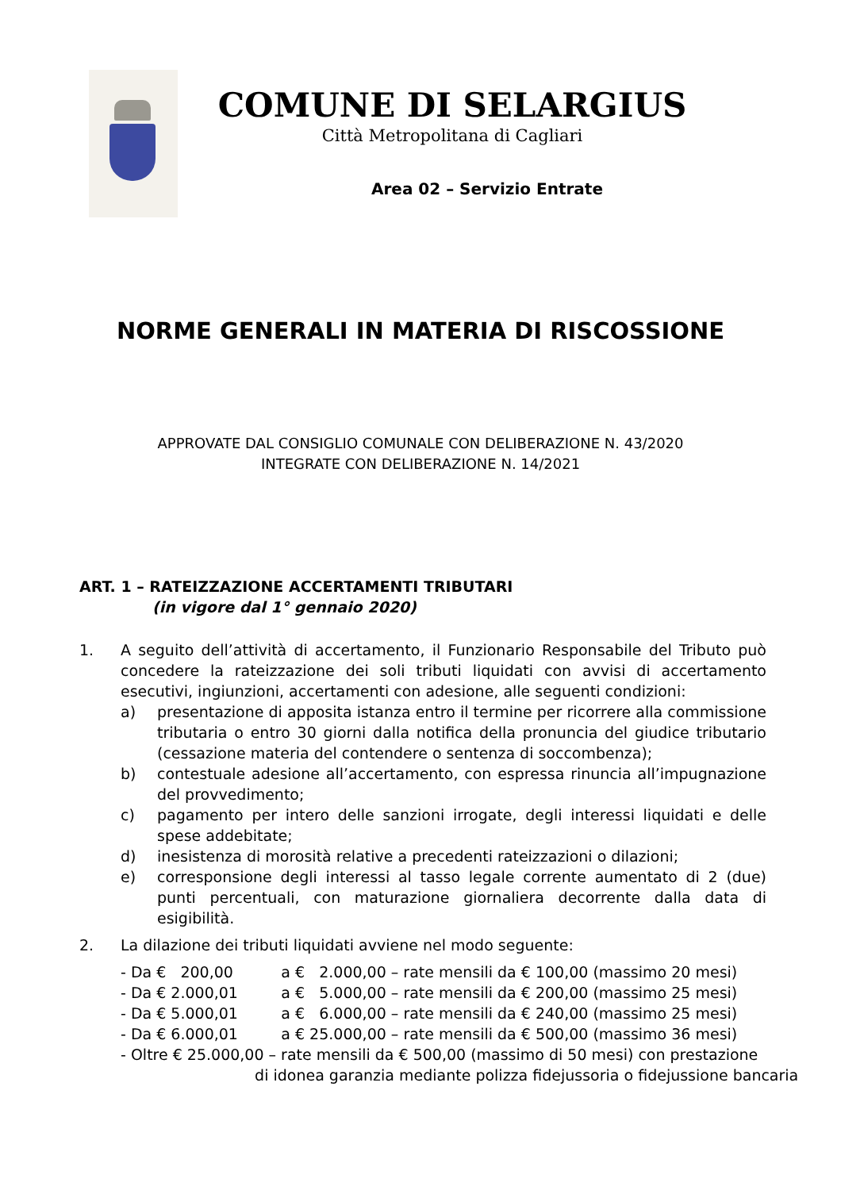COMUNE DI SELARGIUS
Città Metropolitana di Cagliari
Area 02 – Servizio Entrate
NORME GENERALI IN MATERIA DI RISCOSSIONE
APPROVATE DAL CONSIGLIO COMUNALE CON DELIBERAZIONE N. 43/2020
INTEGRATE CON DELIBERAZIONE N. 14/2021
ART. 1 – RATEIZZAZIONE ACCERTAMENTI TRIBUTARI
(in vigore dal 1° gennaio 2020)
1. A seguito dell’attività di accertamento, il Funzionario Responsabile del Tributo può concedere la rateizzazione dei soli tributi liquidati con avvisi di accertamento esecutivi, ingiunzioni, accertamenti con adesione, alle seguenti condizioni:
a) presentazione di apposita istanza entro il termine per ricorrere alla commissione tributaria o entro 30 giorni dalla notifica della pronuncia del giudice tributario (cessazione materia del contendere o sentenza di soccombenza);
b) contestuale adesione all’accertamento, con espressa rinuncia all’impugnazione del provvedimento;
c) pagamento per intero delle sanzioni irrogate, degli interessi liquidati e delle spese addebitate;
d) inesistenza di morosità relative a precedenti rateizzazioni o dilazioni;
e) corresponsione degli interessi al tasso legale corrente aumentato di 2 (due) punti percentuali, con maturazione giornaliera decorrente dalla data di esigibilità.
2. La dilazione dei tributi liquidati avviene nel modo seguente:
- Da € 200,00 a € 2.000,00 – rate mensili da € 100,00 (massimo 20 mesi)
- Da € 2.000,01 a € 5.000,00 – rate mensili da € 200,00 (massimo 25 mesi)
- Da € 5.000,01 a € 6.000,00 – rate mensili da € 240,00 (massimo 25 mesi)
- Da € 6.000,01 a € 25.000,00 – rate mensili da € 500,00 (massimo 36 mesi)
- Oltre € 25.000,00 – rate mensili da € 500,00 (massimo di 50 mesi) con prestazione
di idonea garanzia mediante polizza fidejussoria o fidejussione bancaria